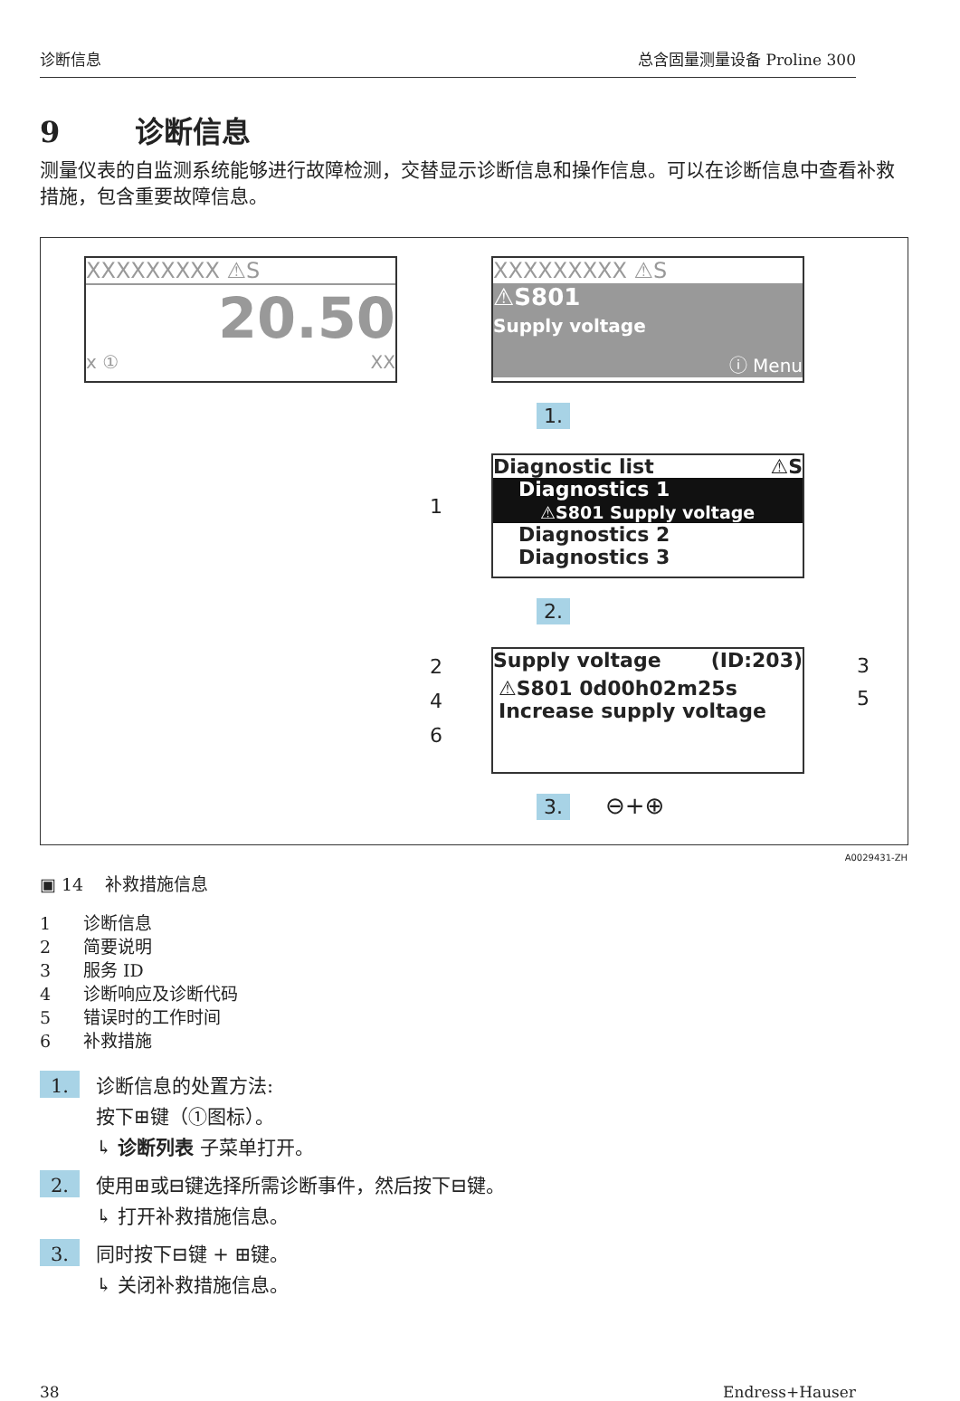诊断信息 总含固量测量设备 Proline 300
9 诊断信息
测量仪表的自监测系统能够进行故障检测，交替显示诊断信息和操作信息。可以在诊断信息中查看补救措施，包含重要故障信息。
XXXXXXXXX ⚠S
20.50
x ① XX
XXXXXXXXX ⚠S
⚠S801
Supply voltage
ⓘ Menu
1.
Diagnostic list ⚠S
Diagnostics 1
⚠S801 Supply voltage
Diagnostics 2
Diagnostics 3
1
2.
Supply voltage (ID:203)
⚠S801 0d00h02m25s
Increase supply voltage
2
4
6
3
5
3. ⊖+⊕
A0029431-ZH
▣ 14 补救措施信息
1 诊断信息
2 简要说明
3 服务 ID
4 诊断响应及诊断代码
5 错误时的工作时间
6 补救措施
1.
诊断信息的处置方法:
按下⊞键（①图标）。
↳ 诊断列表 子菜单打开。
2.
使用⊞或⊟键选择所需诊断事件，然后按下⊟键。
↳ 打开补救措施信息。
3.
同时按下⊟键 + ⊞键。
↳ 关闭补救措施信息。
38 Endress+Hauser